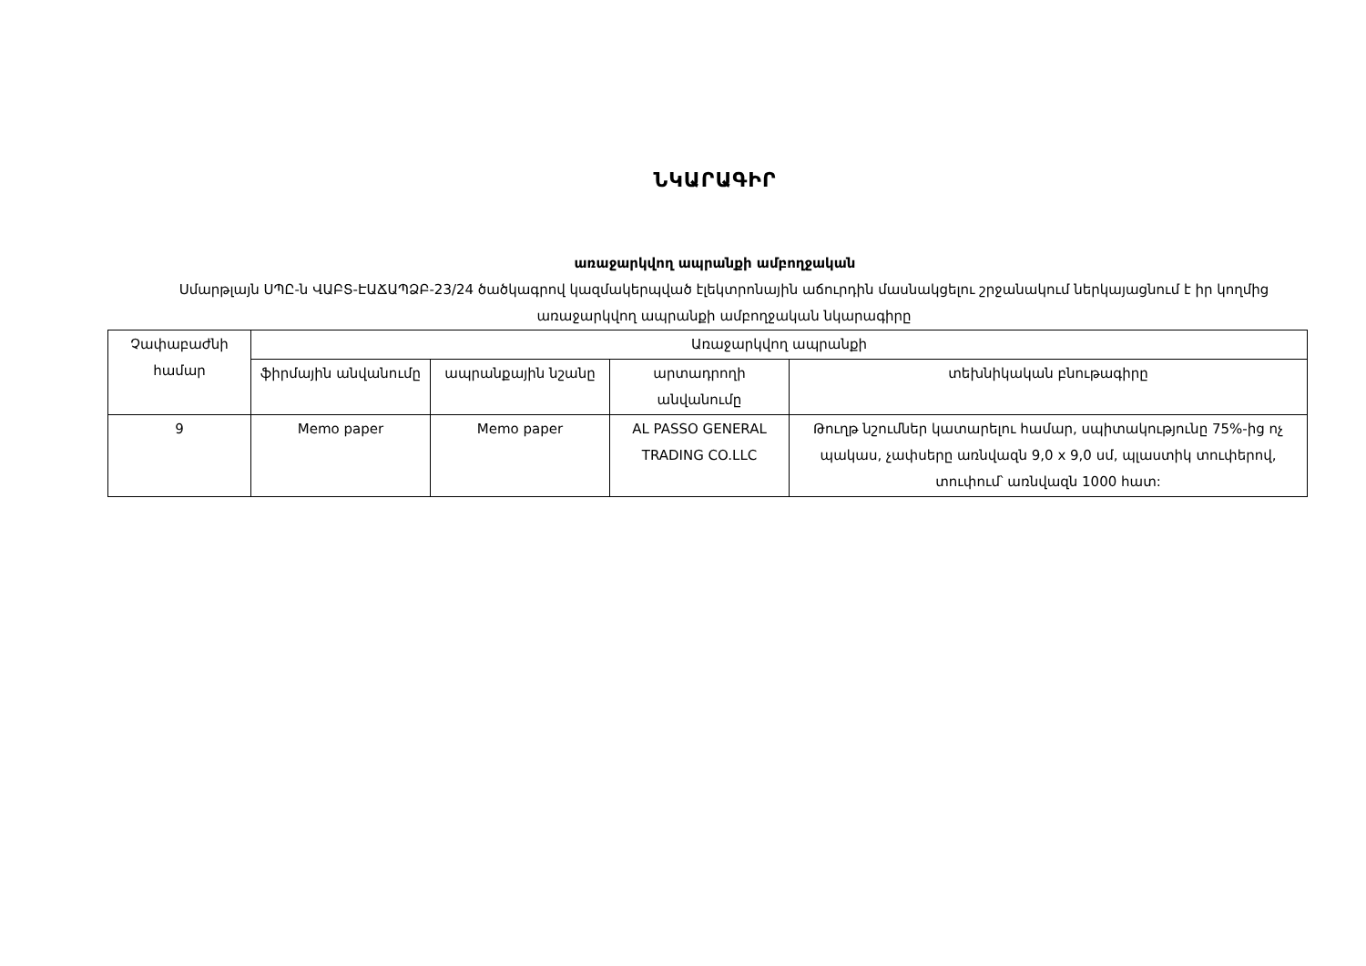ՆԿԱՐԱԳԻՐ
առաջարկվող ապրանքի ամբողջական
Սմարթլայն ՍՊԸ-ն ՎԱԲՏ-ԷԱՃԱՊՁԲ-23/24 ծածկագրով կազմակերպված էլեկտրոնային աճուրդին մասնակցելու շրջանակում ներկայացնում է իր կողմից առաջարկվող ապրանքի ամբողջական նկարագիրը
| Չափաբաժնի համար | Առաջարկվող ապրանքի | | | |
| --- | --- | --- | --- | --- |
| | ֆիրմային անվանումը | ապրանքային նշանը | արտադրողի անվանումը | տեխնիկական բնութագիրը |
| 9 | Memo paper | Memo paper | AL PASSO GENERAL TRADING CO.LLC | Թուղթ նշումներ կատարելու համար, սպիտակությունը 75%-ից ոչ պակաս, չափսերը առնվազն 9,0 x 9,0 սմ, պլաստիկ տուփերով, տուփում՝ առնվազն 1000 հատ: |